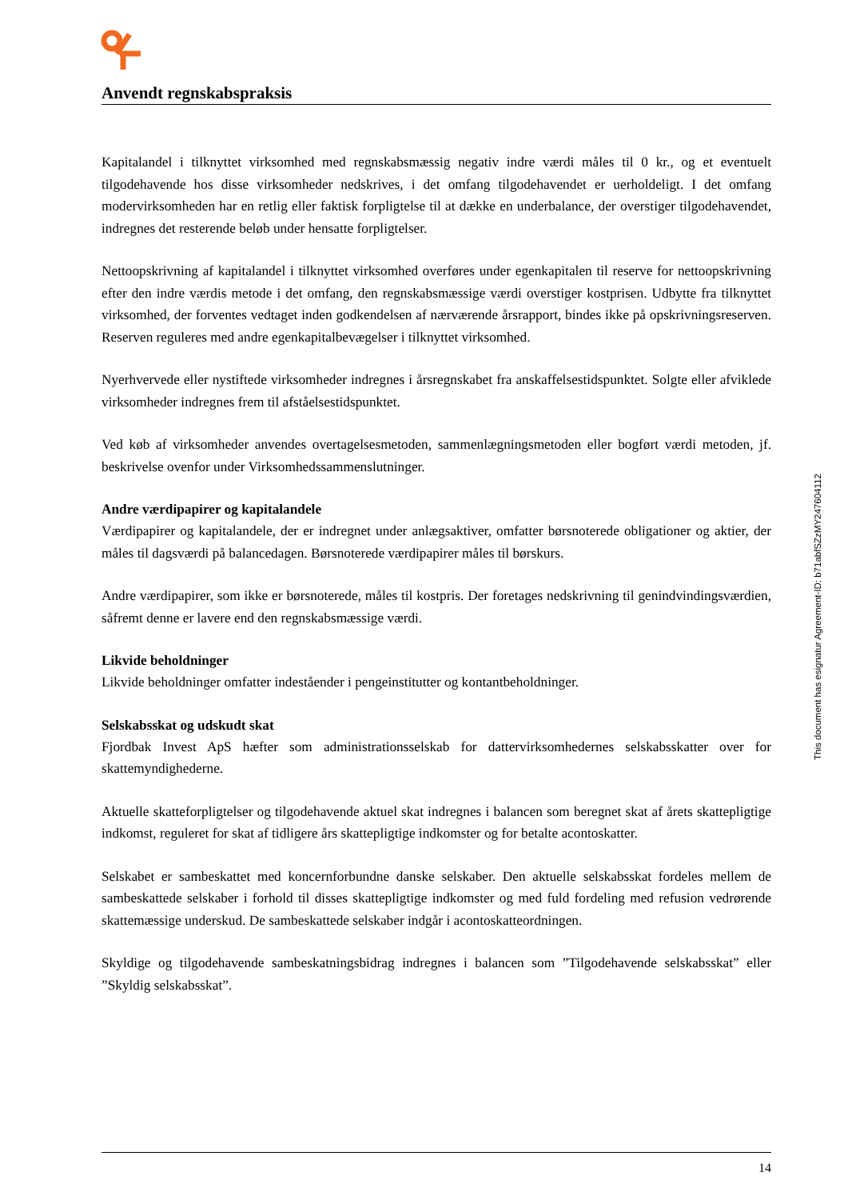Anvendt regnskabspraksis
Kapitalandel i tilknyttet virksomhed med regnskabsmæssig negativ indre værdi måles til 0 kr., og et eventuelt tilgodehavende hos disse virksomheder nedskrives, i det omfang tilgodehavendet er uerholdeligt. I det omfang modervirksomheden har en retlig eller faktisk forpligtelse til at dække en underbalance, der overstiger tilgodehavendet, indregnes det resterende beløb under hensatte forpligtelser.
Nettoopskrivning af kapitalandel i tilknyttet virksomhed overføres under egenkapitalen til reserve for nettoopskrivning efter den indre værdis metode i det omfang, den regnskabsmæssige værdi overstiger kostprisen. Udbytte fra tilknyttet virksomhed, der forventes vedtaget inden godkendelsen af nærværende årsrapport, bindes ikke på opskrivningsreserven. Reserven reguleres med andre egenkapitalbevægelser i tilknyttet virksomhed.
Nyerhvervede eller nystiftede virksomheder indregnes i årsregnskabet fra anskaffelsestidspunktet. Solgte eller afviklede virksomheder indregnes frem til afståelsestidspunktet.
Ved køb af virksomheder anvendes overtagelsesmetoden, sammenlægningsmetoden eller bogført værdi metoden, jf. beskrivelse ovenfor under Virksomhedssammenslutninger.
Andre værdipapirer og kapitalandele
Værdipapirer og kapitalandele, der er indregnet under anlægsaktiver, omfatter børsnoterede obligationer og aktier, der måles til dagsværdi på balancedagen. Børsnoterede værdipapirer måles til børskurs.
Andre værdipapirer, som ikke er børsnoterede, måles til kostpris. Der foretages nedskrivning til genindvindingsværdien, såfremt denne er lavere end den regnskabsmæssige værdi.
Likvide beholdninger
Likvide beholdninger omfatter indeståender i pengeinstitutter og kontantbeholdninger.
Selskabsskat og udskudt skat
Fjordbak Invest ApS hæfter som administrationsselskab for dattervirksomhedernes selskabsskatter over for skattemyndighederne.
Aktuelle skatteforpligtelser og tilgodehavende aktuel skat indregnes i balancen som beregnet skat af årets skattepligtige indkomst, reguleret for skat af tidligere års skattepligtige indkomster og for betalte acontoskatter.
Selskabet er sambeskattet med koncernforbundne danske selskaber. Den aktuelle selskabsskat fordeles mellem de sambeskattede selskaber i forhold til disses skattepligtige indkomster og med fuld fordeling med refusion vedrørende skattemæssige underskud. De sambeskattede selskaber indgår i acontoskatteordningen.
Skyldige og tilgodehavende sambeskatningsbidrag indregnes i balancen som ”Tilgodehavende selskabsskat” eller ”Skyldig selskabsskat”.
This document has esignatur Agreement-ID: b71abfSZzMY247604112
14